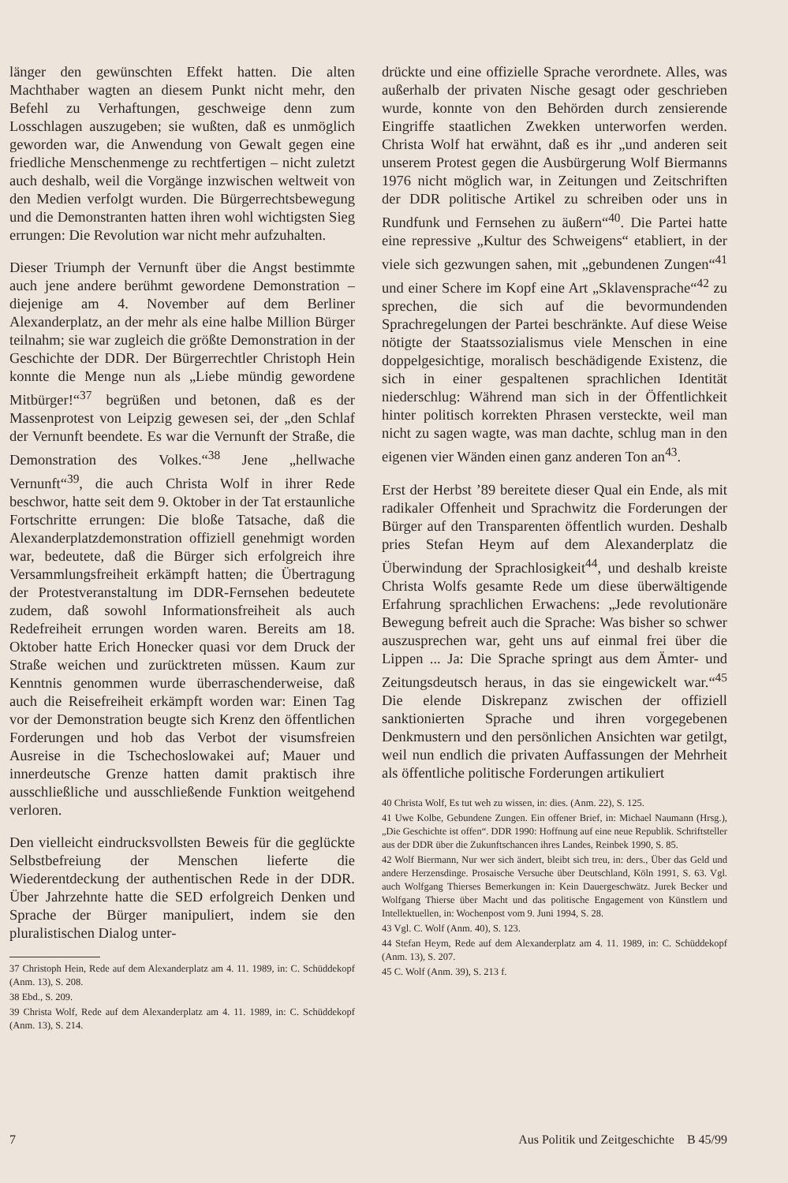länger den gewünschten Effekt hatten. Die alten Machthaber wagten an diesem Punkt nicht mehr, den Befehl zu Verhaftungen, geschweige denn zum Losschlagen auszugeben; sie wußten, daß es unmöglich geworden war, die Anwendung von Gewalt gegen eine friedliche Menschenmenge zu rechtfertigen – nicht zuletzt auch deshalb, weil die Vorgänge inzwischen weltweit von den Medien verfolgt wurden. Die Bürgerrechtsbewegung und die Demonstranten hatten ihren wohl wichtigsten Sieg errungen: Die Revolution war nicht mehr aufzuhalten.
Dieser Triumph der Vernunft über die Angst bestimmte auch jene andere berühmt gewordene Demonstration – diejenige am 4. November auf dem Berliner Alexanderplatz, an der mehr als eine halbe Million Bürger teilnahm; sie war zugleich die größte Demonstration in der Geschichte der DDR. Der Bürgerrechtler Christoph Hein konnte die Menge nun als „Liebe mündig gewordene Mitbürger!“<sup>37</sup> begrüßen und betonen, daß es der Massenprotest von Leipzig gewesen sei, der „den Schlaf der Vernunft beendete. Es war die Vernunft der Straße, die Demonstration des Volkes.“<sup>38</sup> Jene „hellwache Vernunft“<sup>39</sup>, die auch Christa Wolf in ihrer Rede beschwor, hatte seit dem 9. Oktober in der Tat erstaunliche Fortschritte errungen: Die bloße Tatsache, daß die Alexanderplatzdemonstration offiziell genehmigt worden war, bedeutete, daß die Bürger sich erfolgreich ihre Versammlungsfreiheit erkämpft hatten; die Übertragung der Protestveranstaltung im DDR-Fernsehen bedeutete zudem, daß sowohl Informationsfreiheit als auch Redefreiheit errungen worden waren. Bereits am 18. Oktober hatte Erich Honecker quasi vor dem Druck der Straße weichen und zurücktreten müssen. Kaum zur Kenntnis genommen wurde überraschenderweise, daß auch die Reisefreiheit erkämpft worden war: Einen Tag vor der Demonstration beugte sich Krenz den öffentlichen Forderungen und hob das Verbot der visumsfreien Ausreise in die Tschechoslowakei auf; Mauer und innerdeutsche Grenze hatten damit praktisch ihre ausschließliche und ausschließende Funktion weitgehend verloren.
Den vielleicht eindrucksvollsten Beweis für die geglückte Selbstbefreiung der Menschen lieferte die Wiederentdeckung der authentischen Rede in der DDR. Über Jahrzehnte hatte die SED erfolgreich Denken und Sprache der Bürger manipuliert, indem sie den pluralistischen Dialog unter-
37 Christoph Hein, Rede auf dem Alexanderplatz am 4. 11. 1989, in: C. Schüddekopf (Anm. 13), S. 208.
38 Ebd., S. 209.
39 Christa Wolf, Rede auf dem Alexanderplatz am 4. 11. 1989, in: C. Schüddekopf (Anm. 13), S. 214.
drückte und eine offizielle Sprache verordnete. Alles, was außerhalb der privaten Nische gesagt oder geschrieben wurde, konnte von den Behörden durch zensierende Eingriffe staatlichen Zwekken unterworfen werden. Christa Wolf hat erwähnt, daß es ihr „und anderen seit unserem Protest gegen die Ausbürgerung Wolf Biermanns 1976 nicht möglich war, in Zeitungen und Zeitschriften der DDR politische Artikel zu schreiben oder uns in Rundfunk und Fernsehen zu äußern“<sup>40</sup>. Die Partei hatte eine repressive „Kultur des Schweigens“ etabliert, in der viele sich gezwungen sahen, mit „gebundenen Zungen“<sup>41</sup> und einer Schere im Kopf eine Art „Sklavensprache“<sup>42</sup> zu sprechen, die sich auf die bevormundenden Sprachregelungen der Partei beschränkte. Auf diese Weise nötigte der Staatssozialismus viele Menschen in eine doppelgesichtige, moralisch beschädigende Existenz, die sich in einer gespaltenen sprachlichen Identität niederschlug: Während man sich in der Öffentlichkeit hinter politisch korrekten Phrasen versteckte, weil man nicht zu sagen wagte, was man dachte, schlug man in den eigenen vier Wänden einen ganz anderen Ton an<sup>43</sup>.
Erst der Herbst ’89 bereitete dieser Qual ein Ende, als mit radikaler Offenheit und Sprachwitz die Forderungen der Bürger auf den Transparenten öffentlich wurden. Deshalb pries Stefan Heym auf dem Alexanderplatz die Überwindung der Sprachlosigkeit<sup>44</sup>, und deshalb kreiste Christa Wolfs gesamte Rede um diese überwältigende Erfahrung sprachlichen Erwachens: „Jede revolutionäre Bewegung befreit auch die Sprache: Was bisher so schwer auszusprechen war, geht uns auf einmal frei über die Lippen ... Ja: Die Sprache springt aus dem Ämter- und Zeitungsdeutsch heraus, in das sie eingewickelt war.“<sup>45</sup> Die elende Diskrepanz zwischen der offiziell sanktionierten Sprache und ihren vorgegebenen Denkmustern und den persönlichen Ansichten war getilgt, weil nun endlich die privaten Auffassungen der Mehrheit als öffentliche politische Forderungen artikuliert
40 Christa Wolf, Es tut weh zu wissen, in: dies. (Anm. 22), S. 125.
41 Uwe Kolbe, Gebundene Zungen. Ein offener Brief, in: Michael Naumann (Hrsg.), „Die Geschichte ist offen“. DDR 1990: Hoffnung auf eine neue Republik. Schriftsteller aus der DDR über die Zukunftschancen ihres Landes, Reinbek 1990, S. 85.
42 Wolf Biermann, Nur wer sich ändert, bleibt sich treu, in: ders., Über das Geld und andere Herzensdinge. Prosaische Versuche über Deutschland, Köln 1991, S. 63. Vgl. auch Wolfgang Thierses Bemerkungen in: Kein Dauergeschwätz. Jurek Becker und Wolfgang Thierse über Macht und das politische Engagement von Künstlern und Intellektuellen, in: Wochenpost vom 9. Juni 1994, S. 28.
43 Vgl. C. Wolf (Anm. 40), S. 123.
44 Stefan Heym, Rede auf dem Alexanderplatz am 4. 11. 1989, in: C. Schüddekopf (Anm. 13), S. 207.
45 C. Wolf (Anm. 39), S. 213 f.
7 Aus Politik und Zeitgeschichte B 45/99